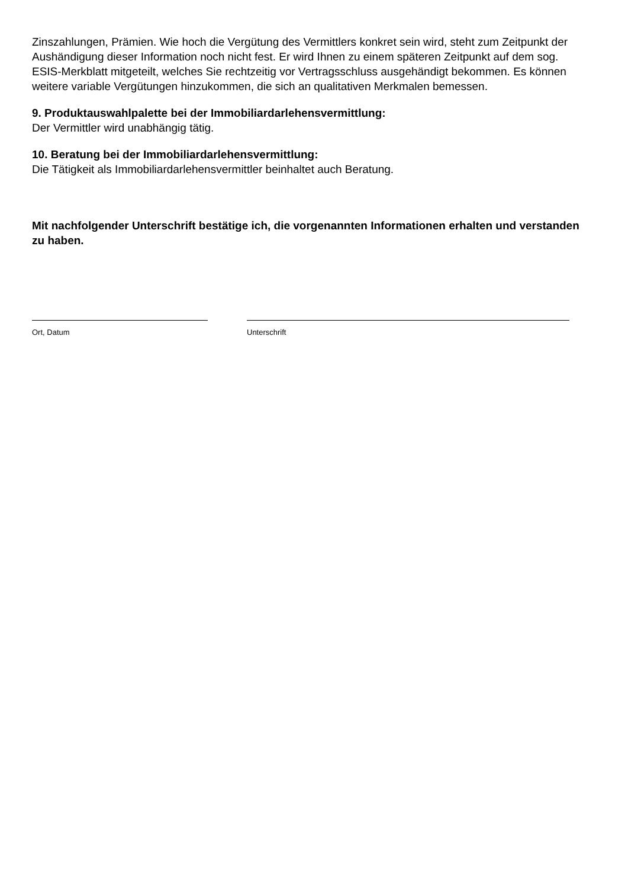Zinszahlungen, Prämien. Wie hoch die Vergütung des Vermittlers konkret sein wird, steht zum Zeitpunkt der Aushändigung dieser Information noch nicht fest. Er wird Ihnen zu einem späteren Zeitpunkt auf dem sog. ESIS-Merkblatt mitgeteilt, welches Sie rechtzeitig vor Vertragsschluss ausgehändigt bekommen. Es können weitere variable Vergütungen hinzukommen, die sich an qualitativen Merkmalen bemessen.
9. Produktauswahlpalette bei der Immobiliardarlehensvermittlung:
Der Vermittler wird unabhängig tätig.
10. Beratung bei der Immobiliardarlehensvermittlung:
Die Tätigkeit als Immobiliardarlehensvermittler beinhaltet auch Beratung.
Mit nachfolgender Unterschrift bestätige ich, die vorgenannten Informationen erhalten und verstanden zu haben.
Ort, Datum Unterschrift